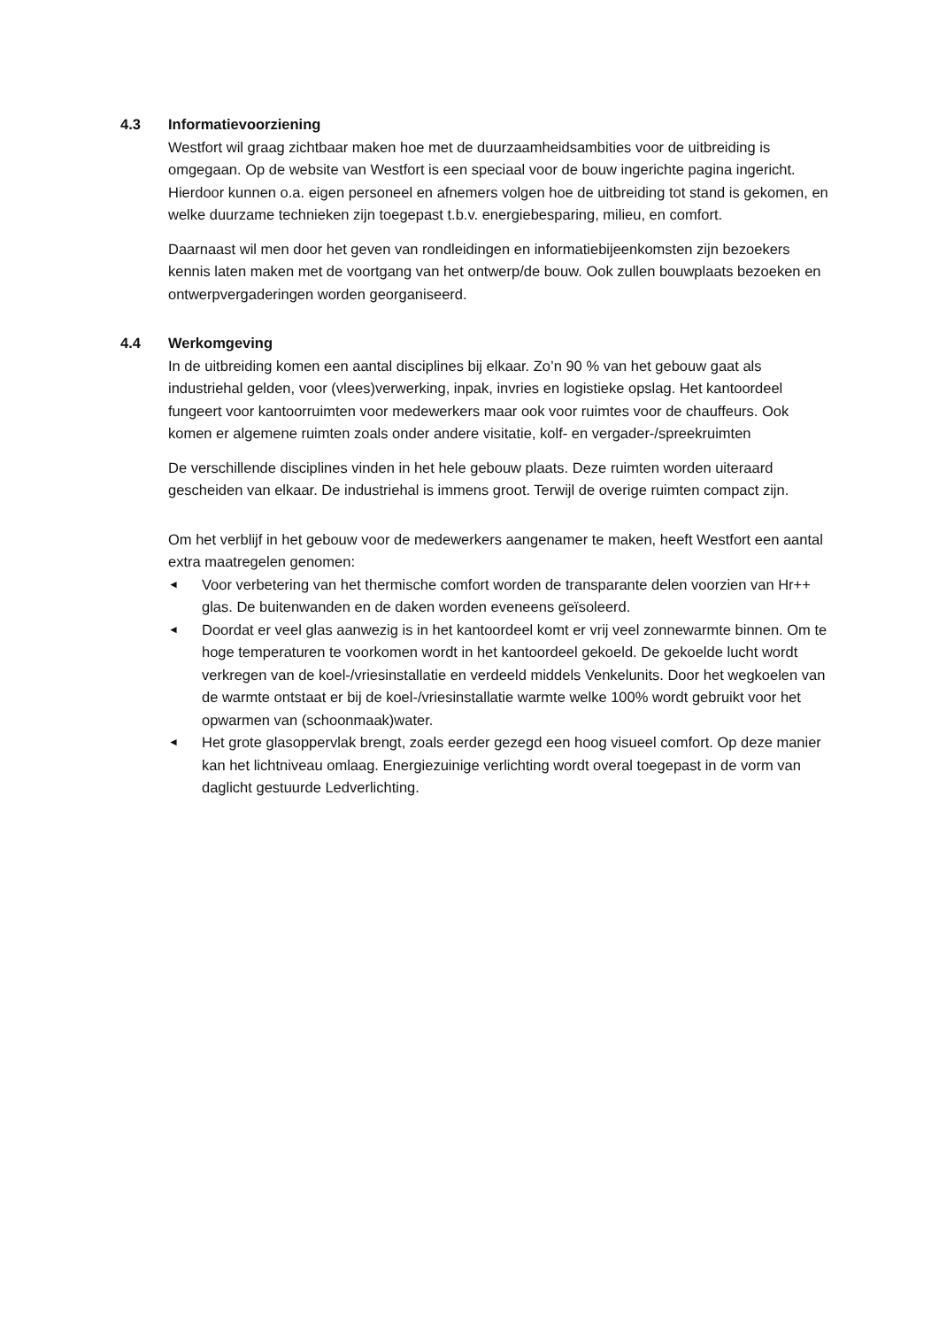4.3 Informatievoorziening
Westfort wil graag zichtbaar maken hoe met de duurzaamheidsambities voor de uitbreiding is omgegaan. Op de website van Westfort is een speciaal voor de bouw ingerichte pagina ingericht. Hierdoor kunnen o.a. eigen personeel en afnemers volgen hoe de uitbreiding tot stand is gekomen, en welke duurzame technieken zijn toegepast t.b.v. energiebesparing, milieu, en comfort.
Daarnaast wil men door het geven van rondleidingen en informatiebijeenkomsten zijn bezoekers kennis laten maken met de voortgang van het ontwerp/de bouw. Ook zullen bouwplaats bezoeken en ontwerpvergaderingen worden georganiseerd.
4.4 Werkomgeving
In de uitbreiding komen een aantal disciplines bij elkaar. Zo’n 90 % van het gebouw gaat als industriehal gelden, voor (vlees)verwerking, inpak, invries en logistieke opslag. Het kantoordeel fungeert voor kantoorruimten voor medewerkers maar ook voor ruimtes voor de chauffeurs. Ook komen er algemene ruimten zoals onder andere visitatie, kolf- en vergader-/spreekruimten
De verschillende disciplines vinden in het hele gebouw plaats. Deze ruimten worden uiteraard gescheiden van elkaar. De industriehal is immens groot. Terwijl de overige ruimten compact zijn.
Om het verblijf in het gebouw voor de medewerkers aangenamer te maken, heeft Westfort een aantal extra maatregelen genomen:
◄ Voor verbetering van het thermische comfort worden de transparante delen voorzien van Hr++ glas. De buitenwanden en de daken worden eveneens geïsoleerd.
◄ Doordat er veel glas aanwezig is in het kantoordeel komt er vrij veel zonnewarmte binnen. Om te hoge temperaturen te voorkomen wordt in het kantoordeel gekoeld. De gekoelde lucht wordt verkregen van de koel-/vriesinstallatie en verdeeld middels Venkelunits. Door het wegkoelen van de warmte ontstaat er bij de koel-/vriesinstallatie warmte welke 100% wordt gebruikt voor het opwarmen van (schoonmaak)water.
◄ Het grote glasoppervlak brengt, zoals eerder gezegd een hoog visueel comfort. Op deze manier kan het lichtniveau omlaag. Energiezuinige verlichting wordt overal toegepast in de vorm van daglicht gestuurde Ledverlichting.